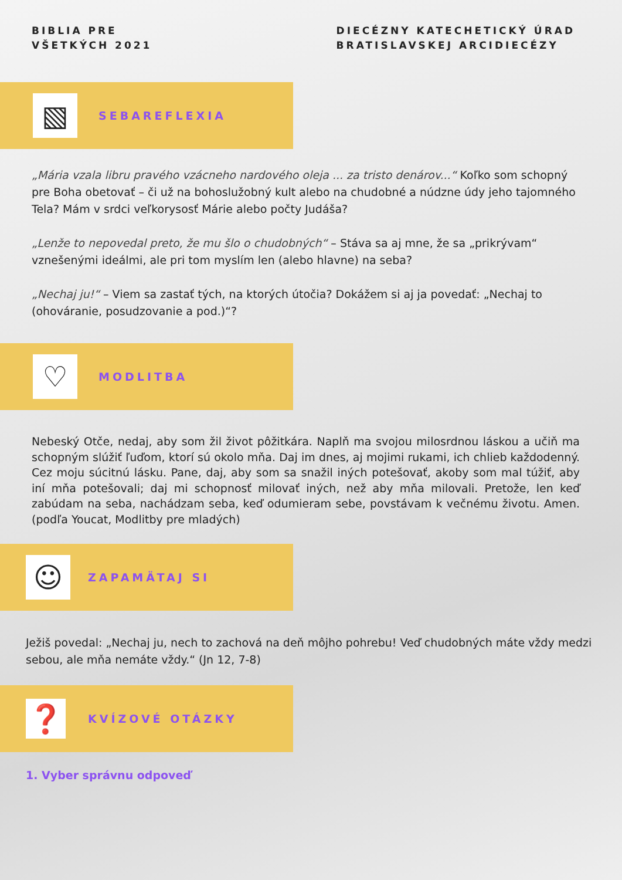BIBLIA PRE
VŠETKÝCH 2021
DIECÉZNY KATECHETICKÝ ÚRAD
BRATISLAVSKEJ ARCIDIECÉZY
▧
SEBAREFLEXIA
„Mária vzala libru pravého vzácneho nardového oleja ... za tristo denárov...“ Koľko som schopný pre Boha obetovať – či už na bohoslužobný kult alebo na chudobné a núdzne údy jeho tajomného Tela? Mám v srdci veľkorysosť Márie alebo počty Judáša?
„Lenže to nepovedal preto, že mu šlo o chudobných“ – Stáva sa aj mne, že sa „prikrývam“ vznešenými ideálmi, ale pri tom myslím len (alebo hlavne) na seba?
„Nechaj ju!“ – Viem sa zastať tých, na ktorých útočia? Dokážem si aj ja povedať: „Nechaj to (ohováranie, posudzovanie a pod.)“?
♡
MODLITBA
Nebeský Otče, nedaj, aby som žil život pôžitkára. Naplň ma svojou milosrdnou láskou a učiň ma schopným slúžiť ľuďom, ktorí sú okolo mňa. Daj im dnes, aj mojimi rukami, ich chlieb každodenný. Cez moju súcitnú lásku. Pane, daj, aby som sa snažil iných potešovať, akoby som mal túžiť, aby iní mňa potešovali; daj mi schopnosť milovať iných, než aby mňa milovali. Pretože, len keď zabúdam na seba, nachádzam seba, keď odumieram sebe, povstávam k večnému životu. Amen. (podľa Youcat, Modlitby pre mladých)
☺
ZAPAMÄTAJ SI
Ježiš povedal: „Nechaj ju, nech to zachová na deň môjho pohrebu! Veď chudobných máte vždy medzi sebou, ale mňa nemáte vždy.“ (Jn 12, 7-8)
❓
KVÍZOVÉ OTÁZKY
1. Vyber správnu odpoveď